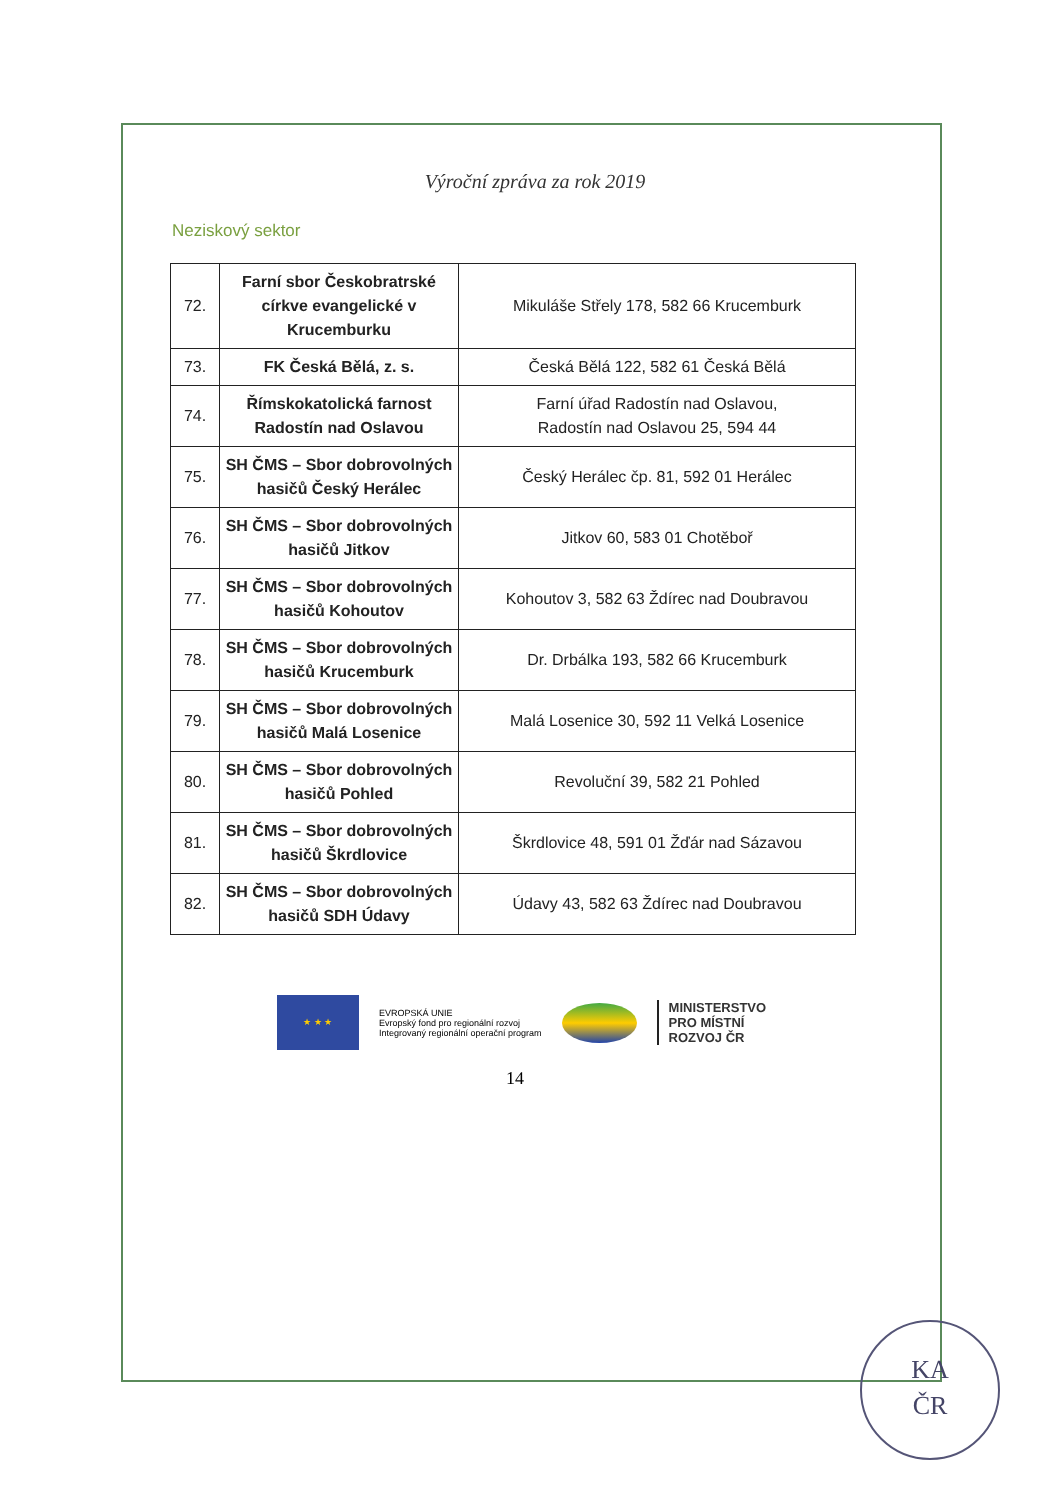Výroční zpráva za rok 2019
Neziskový sektor
| 72. | Farní sbor Českobratrské církve evangelické v Krucemburku | Mikuláše Střely 178, 582 66 Krucemburk |
| 73. | FK Česká Bělá, z. s. | Česká Bělá 122, 582 61 Česká Bělá |
| 74. | Římskokatolická farnost Radostín nad Oslavou | Farní úřad Radostín nad Oslavou, Radostín nad Oslavou 25, 594 44 |
| 75. | SH ČMS – Sbor dobrovolných hasičů Český Herálec | Český Herálec čp. 81, 592 01 Herálec |
| 76. | SH ČMS – Sbor dobrovolných hasičů Jitkov | Jitkov 60, 583 01 Chotěboř |
| 77. | SH ČMS – Sbor dobrovolných hasičů Kohoutov | Kohoutov 3, 582 63 Ždírec nad Doubravou |
| 78. | SH ČMS – Sbor dobrovolných hasičů Krucemburk | Dr. Drbálka 193, 582 66 Krucemburk |
| 79. | SH ČMS – Sbor dobrovolných hasičů Malá Losenice | Malá Losenice 30, 592 11 Velká Losenice |
| 80. | SH ČMS – Sbor dobrovolných hasičů Pohled | Revoluční 39, 582 21 Pohled |
| 81. | SH ČMS – Sbor dobrovolných hasičů Škrdlovice | Škrdlovice 48, 591 01 Žďár nad Sázavou |
| 82. | SH ČMS – Sbor dobrovolných hasičů SDH Údavy | Údavy 43, 582 63 Ždírec nad Doubravou |
★ ★ ★
EVROPSKÁ UNIE
Evropský fond pro regionální rozvoj
Integrovaný regionální operační program
MINISTERSTVO
PRO MÍSTNÍ
ROZVOJ ČR
14
KA
ČR